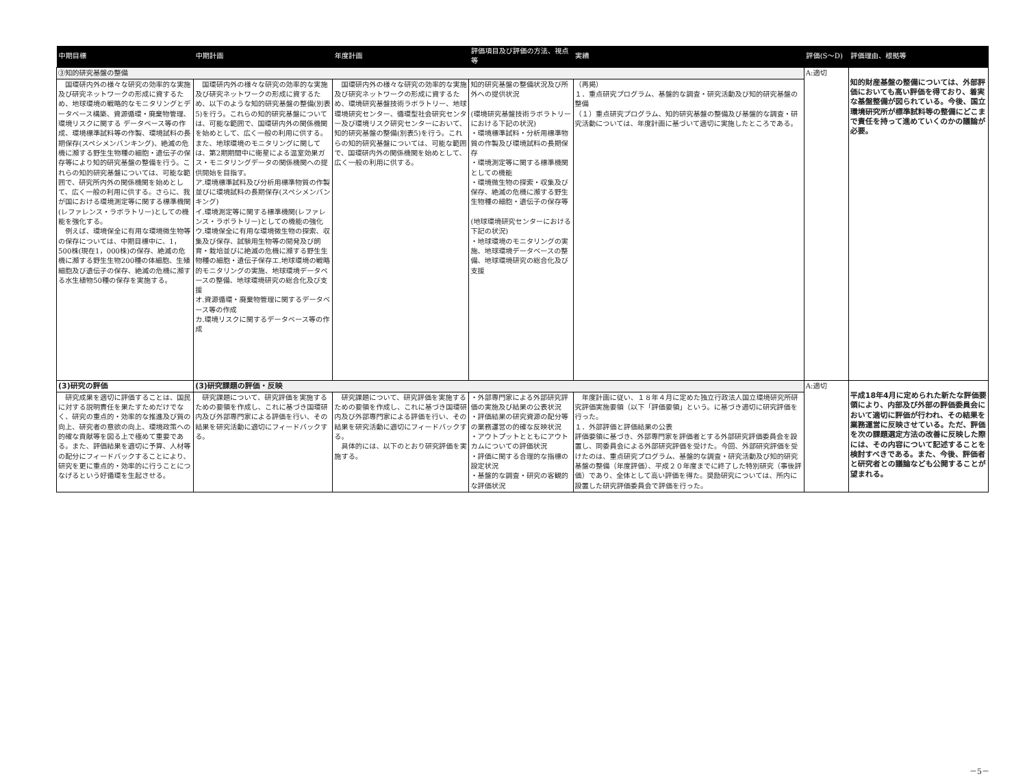| 中期目標 | 中期計画 | 年度計画 | 評価項目及び評価の方法、視点等 | 実績 | 評価(S～D) | 評価理由、根拠等 |
| --- | --- | --- | --- | --- | --- | --- |
| ③知的研究基盤の整備 | | | | | A:適切 | 知的財産基盤の整備については、外部評価においても高い評価を得ており、着実な基盤整備が図られている。今後、国立環境研究所が標準試料等の整備にどこまで責任を持って進めていくのかの議論が必要。 |
| 国環研内外の様々な研究の効率的な実施及び研究ネットワークの形成に資するため、地球環境の戦略的なモニタリングとデータベース構築、資源循環・廃棄物管理、環境リスクに関する データベース等の作成、環境標準試料等の作製、環境試料の長期保存(スペシメンバンキング)、絶滅の危機に瀕する野生生物種の細胞・遺伝子の保存等により知的研究基盤の整備を行う。これらの知的研究基盤については、可能な範囲で、研究所内外の関係機関を始めとして、広く一般の利用に供する。さらに、我が国における環境測定等に関する標準機関(レファレンス・ラボラトリー)としての機能を強化する。 例えば、環境保全に有用な環境微生物等の保存については、中期目標中に、1，500株(現在1，000株)の保存、絶滅の危機に瀕する野生生物200種の体細胞、生殖細胞及び遺伝子の保存、絶滅の危機に瀕する水生植物50種の保存を実施する。 | 国環研内外の様々な研究の効率的な実施及び研究ネットワークの形成に資するため、以下のような知的研究基盤の整備(別表5)を行う。これらの知的研究基盤については、可能な範囲で、国環研内外の関係機関を始めとして、広く一般の利用に供する。また、地球環境のモニタリングに関しては、第2期期間中に衛星による温室効果ガス・モニタリングデータの関係機関への提供開始を目指す。 ア.環境標準試料及び分析用標準物質の作製並びに環境試料の長期保存(スペシメンバンキング) イ.環境測定等に関する標準機関(レファレンス・ラボラトリー)としての機能の強化 ウ.環境保全に有用な環境微生物の探索、収集及び保存、試験用生物等の開発及び飼育・栽培並びに絶滅の危機に瀕する野生生物種の細胞・遺伝子保存エ.地球環境の戦略的モニタリングの実施、地球環境データベースの整備、地球環境研究の総合化及び支援 オ.資源循環・廃棄物管理に関するデータベース等の作成 カ.環境リスクに関するデータベース等の作成 | 国環研内外の様々な研究の効率的な実施及び研究ネットワークの形成に資するため、環境研究基盤技術ラボラトリー、地球環境研究センター、循環型社会研究センター及び環境リスク研究センターにおいて、知的研究基盤の整備(別表5)を行う。これらの知的研究基盤については、可能な範囲で、国環研内外の関係機関を始めとして、広く一般の利用に供する。 | 知的研究基盤の整備状況及び所外への提供状況 (環境研究基盤技術ラボラトリーにおける下記の状況) ・環境標準試料・分析用標準物質の作製及び環境試料の長期保存 ・環境測定等に関する標準機関としての機能 ・環境微生物の探索・収集及び保存、絶滅の危機に瀕する野生生物種の細胞・遺伝子の保存等 (地球環境研究センターにおける下記の状況) ・地球環境のモニタリングの実施、地球環境データベースの整備、地球環境研究の総合化及び支援 | （再掲） １．重点研究プログラム、基盤的な調査・研究活動及び知的研究基盤の整備 （１）重点研究プログラム、知的研究基盤の整備及び基盤的な調査・研究活動については、年度計画に基づいて適切に実施したところである。 | | |
| (3)研究の評価 | (3)研究課題の評価・反映 | | | | A:適切 | 平成18年4月に定められた新たな評価要領により、内部及び外部の評価委員会において適切に評価が行われ、その結果を業務運営に反映させている。ただ、評価を次の課題選定方法の改善に反映した際には、その内容について記述することを検討すべきである。また、今後、評価者と研究者との議論なども公開することが望まれる。 |
| 研究成果を適切に評価することは、国民に対する説明責任を果たすためだけでなく、研究の重点的・効率的な推進及び質の向上、研究者の意欲の向上、環境政策への的確な貢献等を図る上で極めて重要である。また、評価結果を適切に予算、人材等の配分にフィードバックすることにより、研究を更に重点的・効率的に行うことにつなげるという好循環を生起させる。 | 研究課題について、研究評価を実施するための要領を作成し、これに基づき国環研内及び外部専門家による評価を行い、その結果を研究活動に適切にフィードバックする。 | 研究課題について、研究評価を実施するための要領を作成し、これに基づき国環研内及び外部専門家による評価を行い、その結果を研究活動に適切にフィードバックする。 具体的には、以下のとおり研究評価を実施する。 | ・外部専門家による外部研究評価の実施及び結果の公表状況 ・評価結果の研究資源の配分等の業務運営の的確な反映状況 ・アウトプットとともにアウトカムについての評価状況 ・評価に関する合理的な指標の設定状況 ・基盤的な調査・研究の客観的な評価状況 | 年度計画に従い、１８年４月に定めた独立行政法人国立環境研究所研究評価実施要領（以下「評価要領」という。に基づき適切に研究評価を行った。 １．外部評価と評価結果の公表 評価要領に基づき、外部専門家を評価者とする外部研究評価委員会を設置し、同委員会による外部研究評価を受けた。今回、外部研究評価を受けたのは、重点研究プログラム、基盤的な調査・研究活動及び知的研究基盤の整備（年度評価）、平成２０年度までに終了した特別研究（事後評価）であり、全体として高い評価を得た。奨励研究については、所内に設置した研究評価委員会で評価を行った。 | | |
－5－